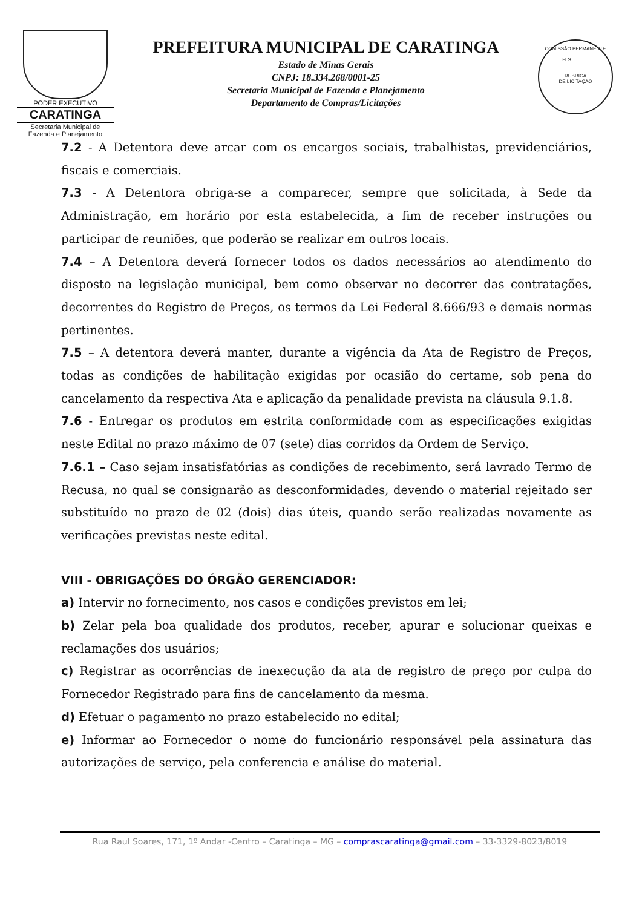PODER EXECUTIVO
CARATINGA
Secretaria Municipal de
Fazenda e Planejamento
PREFEITURA MUNICIPAL DE CARATINGA
Estado de Minas Gerais
CNPJ: 18.334.268/0001-25
Secretaria Municipal de Fazenda e Planejamento
Departamento de Compras/Licitações
COMISSÃO PERMANENTE
FLS ______
RUBRICA
DE LICITAÇÃO
7.2 - A Detentora deve arcar com os encargos sociais, trabalhistas, previdenciários, fiscais e comerciais.
7.3 - A Detentora obriga-se a comparecer, sempre que solicitada, à Sede da Administração, em horário por esta estabelecida, a fim de receber instruções ou participar de reuniões, que poderão se realizar em outros locais.
7.4 – A Detentora deverá fornecer todos os dados necessários ao atendimento do disposto na legislação municipal, bem como observar no decorrer das contratações, decorrentes do Registro de Preços, os termos da Lei Federal 8.666/93 e demais normas pertinentes.
7.5 – A detentora deverá manter, durante a vigência da Ata de Registro de Preços, todas as condições de habilitação exigidas por ocasião do certame, sob pena do cancelamento da respectiva Ata e aplicação da penalidade prevista na cláusula 9.1.8.
7.6 - Entregar os produtos em estrita conformidade com as especificações exigidas neste Edital no prazo máximo de 07 (sete) dias corridos da Ordem de Serviço.
7.6.1 – Caso sejam insatisfatórias as condições de recebimento, será lavrado Termo de Recusa, no qual se consignarão as desconformidades, devendo o material rejeitado ser substituído no prazo de 02 (dois) dias úteis, quando serão realizadas novamente as verificações previstas neste edital.
VIII - OBRIGAÇÕES DO ÓRGÃO GERENCIADOR:
a) Intervir no fornecimento, nos casos e condições previstos em lei;
b) Zelar pela boa qualidade dos produtos, receber, apurar e solucionar queixas e reclamações dos usuários;
c) Registrar as ocorrências de inexecução da ata de registro de preço por culpa do Fornecedor Registrado para fins de cancelamento da mesma.
d) Efetuar o pagamento no prazo estabelecido no edital;
e) Informar ao Fornecedor o nome do funcionário responsável pela assinatura das autorizações de serviço, pela conferencia e análise do material.
Rua Raul Soares, 171, 1º Andar -Centro – Caratinga – MG – comprascaratinga@gmail.com – 33-3329-8023/8019